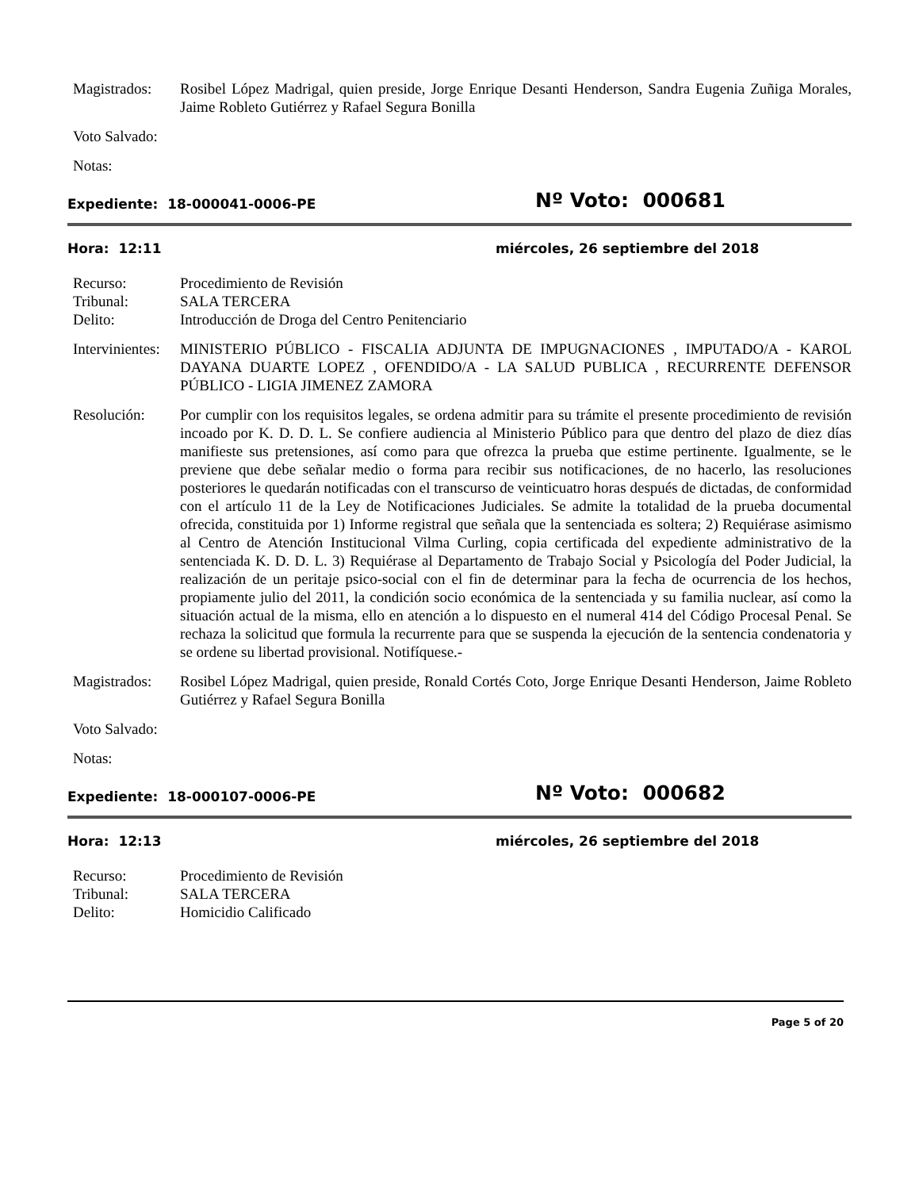Magistrados:
Rosibel López Madrigal, quien preside, Jorge Enrique Desanti Henderson, Sandra Eugenia Zuñiga Morales, Jaime Robleto Gutiérrez y Rafael Segura Bonilla
Voto Salvado:
Notas:
Expediente: 18-000041-0006-PE
Nº Voto: 000681
Hora: 12:11 miércoles, 26 septiembre del 2018
Recurso: Procedimiento de Revisión
Tribunal: SALA TERCERA
Delito: Introducción de Droga del Centro Penitenciario
Intervinientes:
MINISTERIO PÚBLICO - FISCALIA ADJUNTA DE IMPUGNACIONES , IMPUTADO/A - KAROL DAYANA DUARTE LOPEZ , OFENDIDO/A - LA SALUD PUBLICA , RECURRENTE DEFENSOR PÚBLICO - LIGIA JIMENEZ ZAMORA
Resolución: Por cumplir con los requisitos legales, se ordena admitir para su trámite el presente procedimiento de revisión incoado por K. D. D. L. Se confiere audiencia al Ministerio Público para que dentro del plazo de diez días manifieste sus pretensiones, así como para que ofrezca la prueba que estime pertinente. Igualmente, se le previene que debe señalar medio o forma para recibir sus notificaciones, de no hacerlo, las resoluciones posteriores le quedarán notificadas con el transcurso de veinticuatro horas después de dictadas, de conformidad con el artículo 11 de la Ley de Notificaciones Judiciales. Se admite la totalidad de la prueba documental ofrecida, constituida por 1) Informe registral que señala que la sentenciada es soltera; 2) Requiérase asimismo al Centro de Atención Institucional Vilma Curling, copia certificada del expediente administrativo de la sentenciada K. D. D. L. 3) Requiérase al Departamento de Trabajo Social y Psicología del Poder Judicial, la realización de un peritaje psico-social con el fin de determinar para la fecha de ocurrencia de los hechos, propiamente julio del 2011, la condición socio económica de la sentenciada y su familia nuclear, así como la situación actual de la misma, ello en atención a lo dispuesto en el numeral 414 del Código Procesal Penal. Se rechaza la solicitud que formula la recurrente para que se suspenda la ejecución de la sentencia condenatoria y se ordene su libertad provisional. Notifíquese.-
Magistrados:
Rosibel López Madrigal, quien preside, Ronald Cortés Coto, Jorge Enrique Desanti Henderson, Jaime Robleto Gutiérrez y Rafael Segura Bonilla
Voto Salvado:
Notas:
Expediente: 18-000107-0006-PE
Nº Voto: 000682
Hora: 12:13 miércoles, 26 septiembre del 2018
Recurso: Procedimiento de Revisión
Tribunal: SALA TERCERA
Delito: Homicidio Calificado
Page 5 of 20